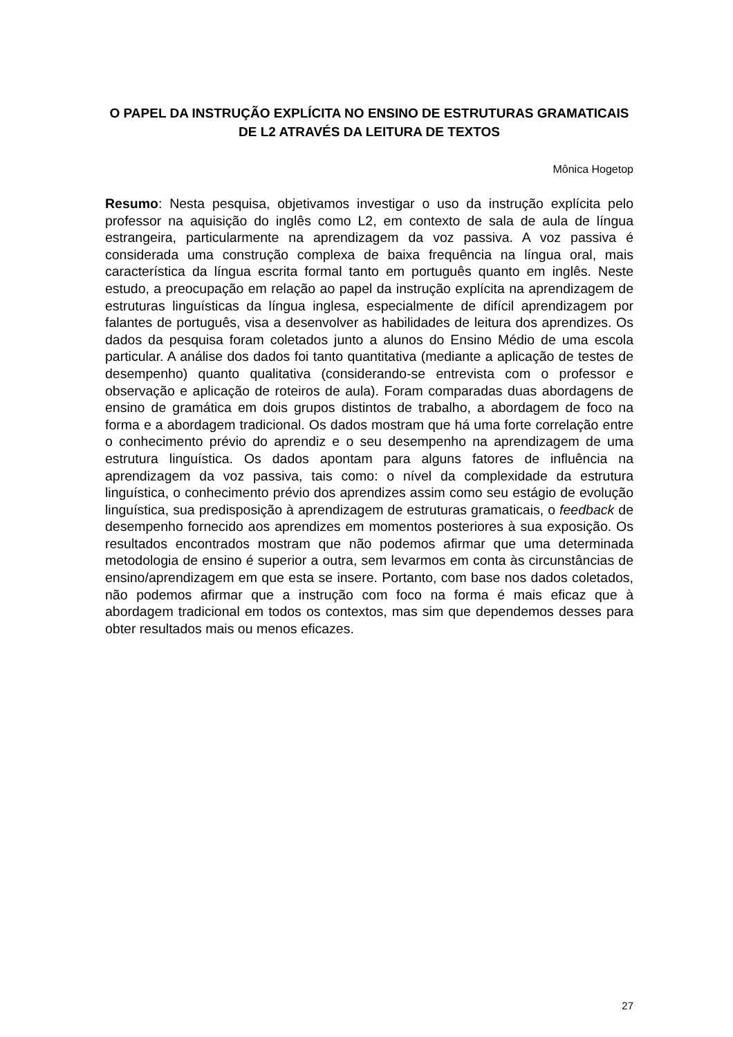O PAPEL DA INSTRUÇÃO EXPLÍCITA NO ENSINO DE ESTRUTURAS GRAMATICAIS DE L2 ATRAVÉS DA LEITURA DE TEXTOS
Mônica Hogetop
Resumo: Nesta pesquisa, objetivamos investigar o uso da instrução explícita pelo professor na aquisição do inglês como L2, em contexto de sala de aula de língua estrangeira, particularmente na aprendizagem da voz passiva. A voz passiva é considerada uma construção complexa de baixa frequência na língua oral, mais característica da língua escrita formal tanto em português quanto em inglês. Neste estudo, a preocupação em relação ao papel da instrução explícita na aprendizagem de estruturas linguísticas da língua inglesa, especialmente de difícil aprendizagem por falantes de português, visa a desenvolver as habilidades de leitura dos aprendizes. Os dados da pesquisa foram coletados junto a alunos do Ensino Médio de uma escola particular. A análise dos dados foi tanto quantitativa (mediante a aplicação de testes de desempenho) quanto qualitativa (considerando-se entrevista com o professor e observação e aplicação de roteiros de aula). Foram comparadas duas abordagens de ensino de gramática em dois grupos distintos de trabalho, a abordagem de foco na forma e a abordagem tradicional. Os dados mostram que há uma forte correlação entre o conhecimento prévio do aprendiz e o seu desempenho na aprendizagem de uma estrutura linguística. Os dados apontam para alguns fatores de influência na aprendizagem da voz passiva, tais como: o nível da complexidade da estrutura linguística, o conhecimento prévio dos aprendizes assim como seu estágio de evolução linguística, sua predisposição à aprendizagem de estruturas gramaticais, o feedback de desempenho fornecido aos aprendizes em momentos posteriores à sua exposição. Os resultados encontrados mostram que não podemos afirmar que uma determinada metodologia de ensino é superior a outra, sem levarmos em conta às circunstâncias de ensino/aprendizagem em que esta se insere. Portanto, com base nos dados coletados, não podemos afirmar que a instrução com foco na forma é mais eficaz que à abordagem tradicional em todos os contextos, mas sim que dependemos desses para obter resultados mais ou menos eficazes.
27